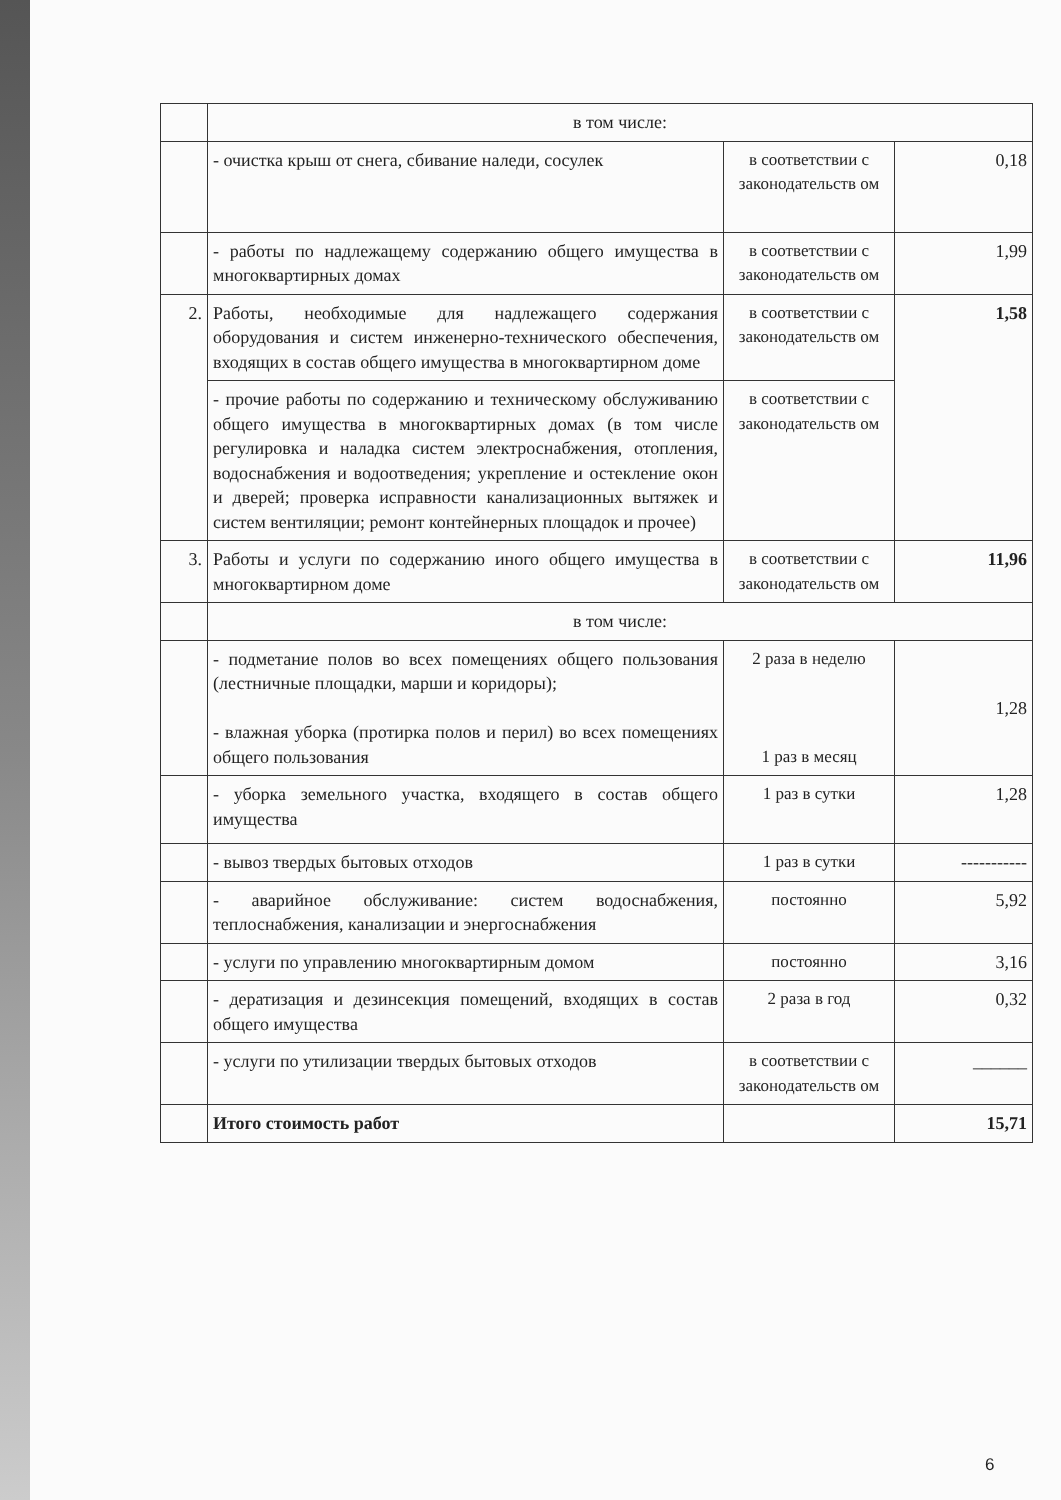| | в том числе: | | |
| | - очистка крыш от снега, сбивание наледи, сосулек | в соответствии с законодательств ом | 0,18 |
| | - работы по надлежащему содержанию общего имущества в многоквартирных домах | в соответствии с законодательств ом | 1,99 |
| 2. | Работы, необходимые для надлежащего содержания оборудования и систем инженерно-технического обеспечения, входящих в состав общего имущества в многоквартирном доме | в соответствии с законодательств ом | 1,58 |
| | - прочие работы по содержанию и техническому обслуживанию общего имущества в многоквартирных домах (в том числе регулировка и наладка систем электроснабжения, отопления, водоснабжения и водоотведения; укрепление и остекление окон и дверей; проверка исправности канализационных вытяжек и систем вентиляции; ремонт контейнерных площадок и прочее) | в соответствии с законодательств ом | |
| 3. | Работы и услуги по содержанию иного общего имущества в многоквартирном доме | в соответствии с законодательств ом | 11,96 |
| | в том числе: | | |
| | - подметание полов во всех помещениях общего пользования (лестничные площадки, марши и коридоры); - влажная уборка (протирка полов и перил) во всех помещениях общего пользования | 2 раза в неделю 1 раз в месяц | 1,28 |
| | - уборка земельного участка, входящего в состав общего имущества | 1 раз в сутки | 1,28 |
| | - вывоз твердых бытовых отходов | 1 раз в сутки | ----------- |
| | - аварийное обслуживание: систем водоснабжения, теплоснабжения, канализации и энергоснабжения | постоянно | 5,92 |
| | - услуги по управлению многоквартирным домом | постоянно | 3,16 |
| | - дератизация и дезинсекция помещений, входящих в состав общего имущества | 2 раза в год | 0,32 |
| | - услуги по утилизации твердых бытовых отходов | в соответствии с законодательств ом | ______ |
| | Итого стоимость работ | | 15,71 |
6